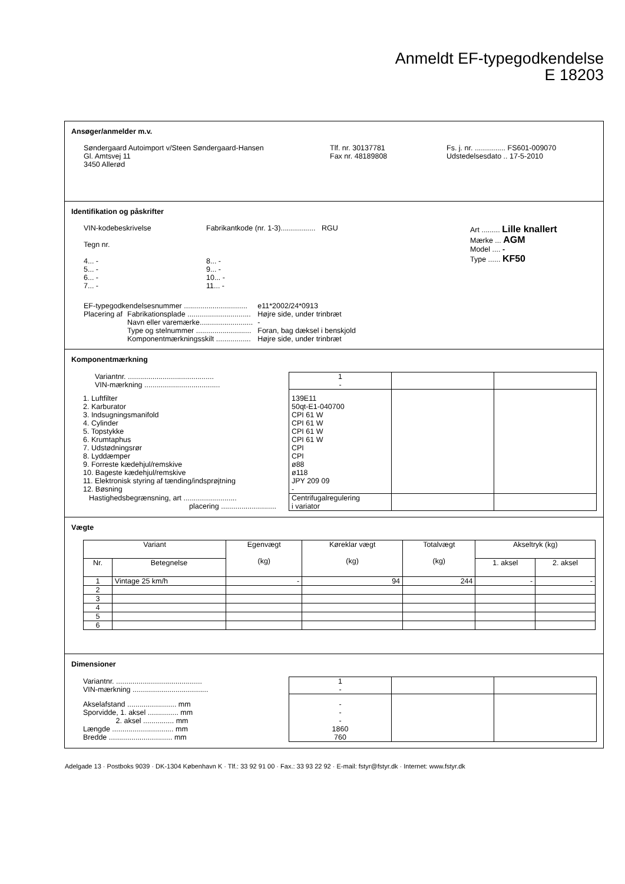Anmeldt EF-typegodkendelse
E 18203
Ansøger/anmelder m.v.
| Søndergaard Autoimport v/Steen Søndergaard-Hansen Gl. Amtsvej 11 3450 Allerød | Tlf. nr. 30137781 Fax nr. 48189808 | Fs. j. nr. ............... FS601-009070 Udstedelsesdato .. 17-5-2010 |
Identifikation og påskrifter
| VIN-kodebeskrivelse Tegn nr. 4... - 5... - 6... - 7... - | Fabrikantkode (nr. 1-3)................. RGU 8... - 9... - 10... - 11... - | Art ......... Lille knallert Mærke ... AGM Model .... - Type ...... KF50 |
| EF-typegodkendelsesnummer ............................... | | e11*2002/24*0913 |
| Placering af | Fabrikationsplade ............................... | Højre side, under trinbræt |
| | Navn eller varemærke.......................... | - |
| | Type og stelnummer ........................... | Foran, bag dæksel i benskjold |
| | Komponentmærkningsskilt ................. | Højre side, under trinbræt |
Komponentmærkning
| Variantnr. .......................................... VIN-mærkning ..................................... | 1 - | | |
| 1. Luftfilter 2. Karburator 3. Indsugningsmanifold 4. Cylinder 5. Topstykke 6. Krumtaphus 7. Udstødningsrør 8. Lyddæmper 9. Forreste kædehjul/remskive 10. Bageste kædehjul/remskive 11. Elektronisk styring af tænding/indsprøjtning 12. Bøsning | 139E11 50qt-E1-040700 CPI 61 W CPI 61 W CPI 61 W CPI 61 W CPI CPI ø88 ø118 JPY 209 09 - | | |
| Hastighedsbegrænsning, art .......................... placering ........................... | Centrifugalregulering i variator | | |
Vægte
| Variant | | Egenvægt (kg) | Køreklar vægt (kg) | Totalvægt (kg) | Akseltryk (kg) | |
| --- | --- | --- | --- | --- | --- | --- |
| Nr. | Betegnelse | | | | 1. aksel | 2. aksel |
| 1 | Vintage 25 km/h | - | 94 | 244 | - | - |
| 2 | | | | | | |
| 3 | | | | | | |
| 4 | | | | | | |
| 5 | | | | | | |
| 6 | | | | | | |
Dimensioner
| Variantnr. .......................................... VIN-mærkning ..................................... | 1 - | | |
| Akselafstand ........................ mm Sporvidde, 1. aksel ............... mm 2. aksel ............... mm Længde .............................. mm Bredde ............................... mm | - - - 1860 760 | | |
Adelgade 13 · Postboks 9039 · DK-1304 København K · Tlf.: 33 92 91 00 · Fax.: 33 93 22 92 · E-mail: fstyr@fstyr.dk · Internet: www.fstyr.dk